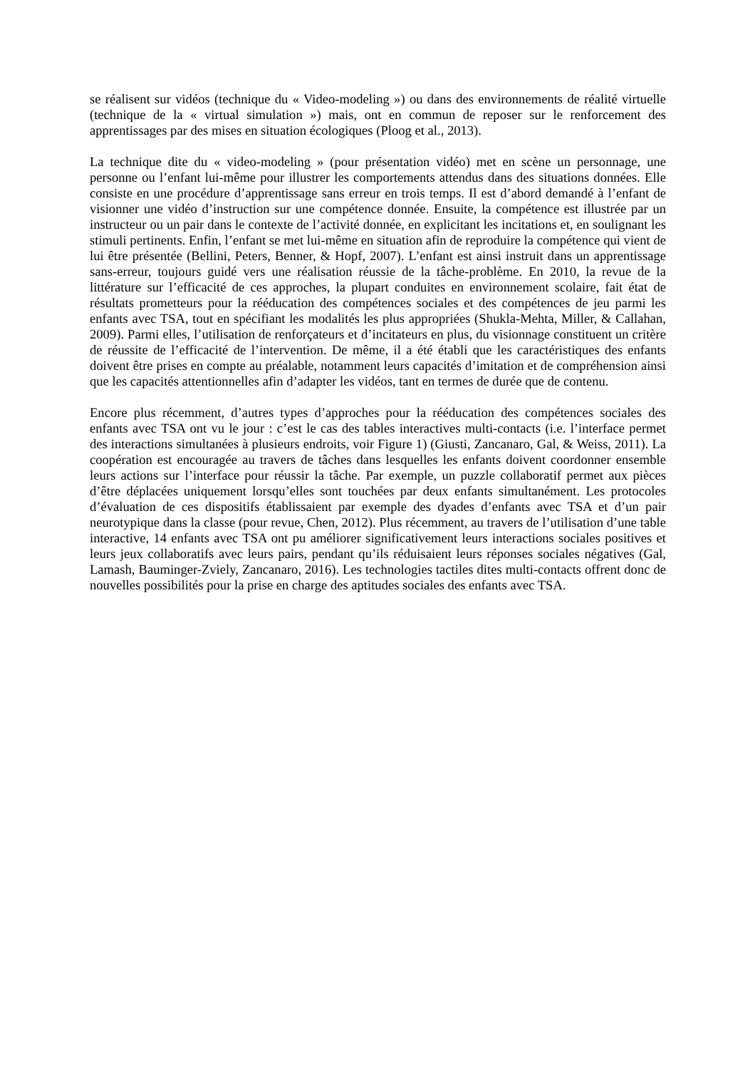se réalisent sur vidéos (technique du « Video-modeling ») ou dans des environnements de réalité virtuelle (technique de la « virtual simulation ») mais, ont en commun de reposer sur le renforcement des apprentissages par des mises en situation écologiques (Ploog et al., 2013).
La technique dite du « video-modeling » (pour présentation vidéo) met en scène un personnage, une personne ou l’enfant lui-même pour illustrer les comportements attendus dans des situations données. Elle consiste en une procédure d’apprentissage sans erreur en trois temps. Il est d’abord demandé à l’enfant de visionner une vidéo d’instruction sur une compétence donnée. Ensuite, la compétence est illustrée par un instructeur ou un pair dans le contexte de l’activité donnée, en explicitant les incitations et, en soulignant les stimuli pertinents. Enfin, l’enfant se met lui-même en situation afin de reproduire la compétence qui vient de lui être présentée (Bellini, Peters, Benner, & Hopf, 2007). L’enfant est ainsi instruit dans un apprentissage sans-erreur, toujours guidé vers une réalisation réussie de la tâche-problème. En 2010, la revue de la littérature sur l’efficacité de ces approches, la plupart conduites en environnement scolaire, fait état de résultats prometteurs pour la rééducation des compétences sociales et des compétences de jeu parmi les enfants avec TSA, tout en spécifiant les modalités les plus appropriées (Shukla-Mehta, Miller, & Callahan, 2009). Parmi elles, l’utilisation de renforçateurs et d’incitateurs en plus, du visionnage constituent un critère de réussite de l’efficacité de l’intervention. De même, il a été établi que les caractéristiques des enfants doivent être prises en compte au préalable, notamment leurs capacités d’imitation et de compréhension ainsi que les capacités attentionnelles afin d’adapter les vidéos, tant en termes de durée que de contenu.
Encore plus récemment, d’autres types d’approches pour la rééducation des compétences sociales des enfants avec TSA ont vu le jour : c’est le cas des tables interactives multi-contacts (i.e. l’interface permet des interactions simultanées à plusieurs endroits, voir Figure 1) (Giusti, Zancanaro, Gal, & Weiss, 2011). La coopération est encouragée au travers de tâches dans lesquelles les enfants doivent coordonner ensemble leurs actions sur l’interface pour réussir la tâche. Par exemple, un puzzle collaboratif permet aux pièces d’être déplacées uniquement lorsqu’elles sont touchées par deux enfants simultanément. Les protocoles d’évaluation de ces dispositifs établissaient par exemple des dyades d’enfants avec TSA et d’un pair neurotypique dans la classe (pour revue, Chen, 2012). Plus récemment, au travers de l’utilisation d’une table interactive, 14 enfants avec TSA ont pu améliorer significativement leurs interactions sociales positives et leurs jeux collaboratifs avec leurs pairs, pendant qu’ils réduisaient leurs réponses sociales négatives (Gal, Lamash, Bauminger-Zviely, Zancanaro, 2016). Les technologies tactiles dites multi-contacts offrent donc de nouvelles possibilités pour la prise en charge des aptitudes sociales des enfants avec TSA.